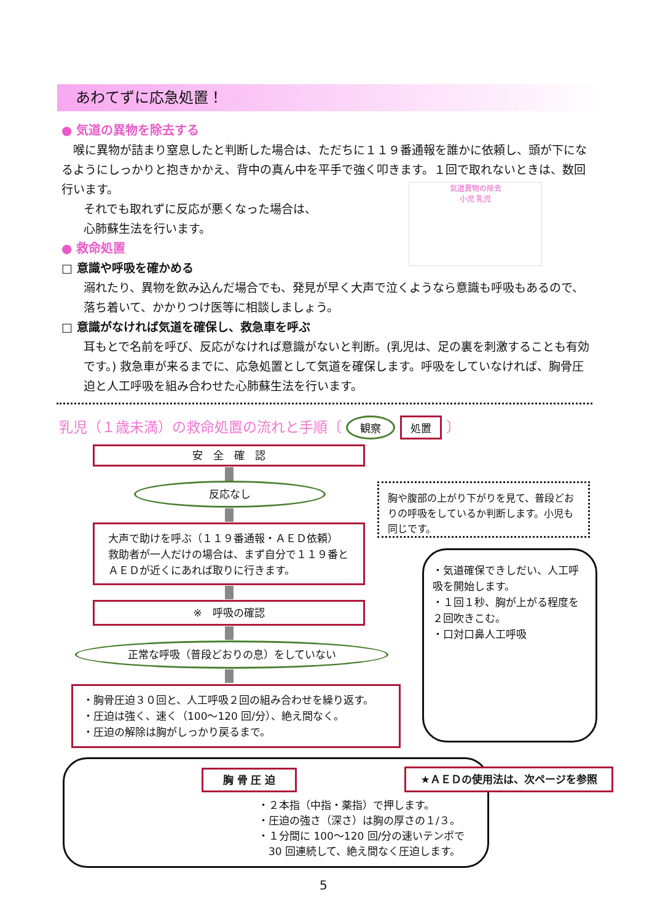あわてずに応急処置！
● 気道の異物を除去する
　喉に異物が詰まり窒息したと判断した場合は、ただちに１１９番通報を誰かに依頼し、頭が下になるようにしっかりと抱きかかえ、背中の真ん中を平手で強く叩きます。１回で取れないときは、数回行います。
それでも取れずに反応が悪くなった場合は、
心肺蘇生法を行います。
● 救命処置
□ 意識や呼吸を確かめる
溺れたり、異物を飲み込んだ場合でも、発見が早く大声で泣くようなら意識も呼吸もあるので、落ち着いて、かかりつけ医等に相談しましょう。
□ 意識がなければ気道を確保し、救急車を呼ぶ
耳もとで名前を呼び、反応がなければ意識がないと判断。(乳児は、足の裏を刺激することも有効です。) 救急車が来るまでに、応急処置として気道を確保します。呼吸をしていなければ、胸骨圧迫と人工呼吸を組み合わせた心肺蘇生法を行います。
気道異物の除去
小児 乳児
乳児（１歳未満）の救命処置の流れと手順〔 観察 処置 〕
安　全　確　認
反応なし
大声で助けを呼ぶ（１１９番通報・ＡＥＤ依頼）
救助者が一人だけの場合は、まず自分で１１９番とＡＥＤが近くにあれば取りに行きます。
※　呼吸の確認
正常な呼吸（普段どおりの息）をしていない
・胸骨圧迫３０回と、人工呼吸２回の組み合わせを繰り返す。
・圧迫は強く、速く（100～120 回/分）、絶え間なく。
・圧迫の解除は胸がしっかり戻るまで。
胸や腹部の上がり下がりを見て、普段どおりの呼吸をしているか判断します。小児も同じです。
・気道確保できしだい、人工呼吸を開始します。
・１回１秒、胸が上がる程度を２回吹きこむ。
・口対口鼻人工呼吸
胸 骨 圧 迫 ★ＡＥＤの使用法は、次ページを参照
・２本指（中指・薬指）で押します。
・圧迫の強さ（深さ）は胸の厚さの１/３。
・１分間に 100～120 回/分の速いテンポで
　30 回連続して、絶え間なく圧迫します。
5